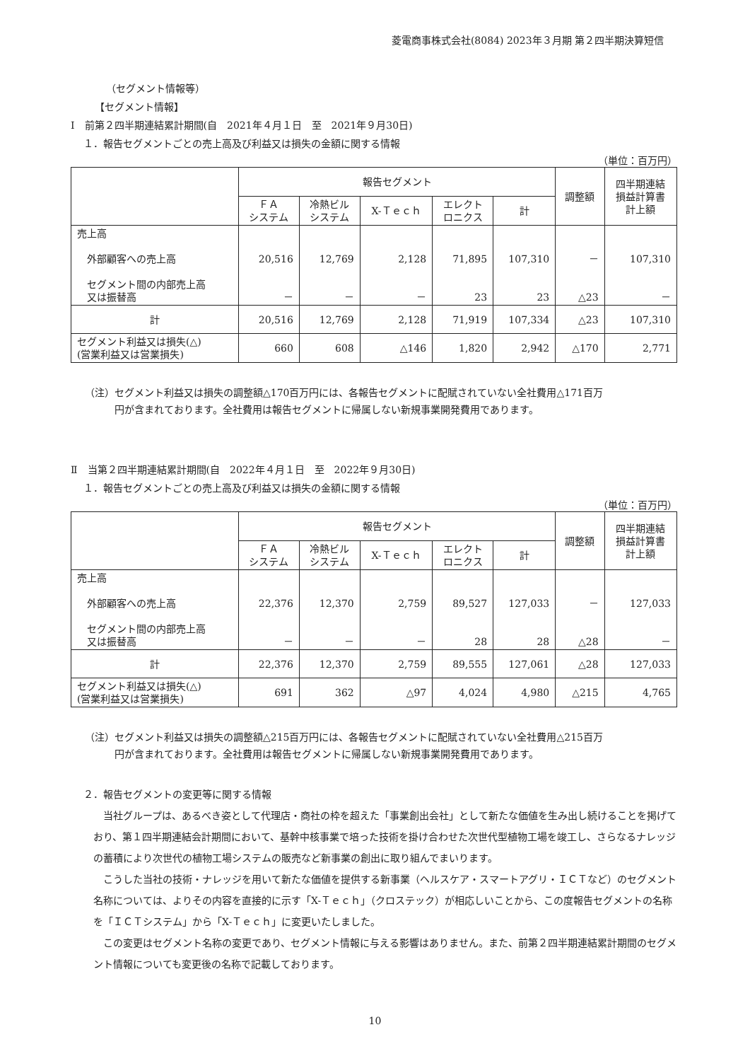菱電商事株式会社(8084) 2023年３月期 第２四半期決算短信
（セグメント情報等）
【セグメント情報】
Ⅰ　前第２四半期連結累計期間(自　2021年４月１日　至　2021年９月30日)
１．報告セグメントごとの売上高及び利益又は損失の金額に関する情報
（単位：百万円）
| | 報告セグメント | | | | | 調整額 | 四半期連結 損益計算書 計上額 |
| --- | --- | --- | --- | --- | --- | --- | --- |
| | ＦＡ システム | 冷熱ビル システム | X-Ｔｅｃｈ | エレクト ロニクス | 計 | | |
| 売上高 外部顧客への売上高 セグメント間の内部売上高 又は振替高 | 20,516 － | 12,769 － | 2,128 － | 71,895 23 | 107,310 23 | － △23 | 107,310 － |
| 計 | 20,516 | 12,769 | 2,128 | 71,919 | 107,334 | △23 | 107,310 |
| セグメント利益又は損失(△) (営業利益又は営業損失) | 660 | 608 | △146 | 1,820 | 2,942 | △170 | 2,771 |
（注）セグメント利益又は損失の調整額△170百万円には、各報告セグメントに配賦されていない全社費用△171百万
　　　円が含まれております。全社費用は報告セグメントに帰属しない新規事業開発費用であります。
Ⅱ　当第２四半期連結累計期間(自　2022年４月１日　至　2022年９月30日)
１．報告セグメントごとの売上高及び利益又は損失の金額に関する情報
（単位：百万円）
| | 報告セグメント | | | | | 調整額 | 四半期連結 損益計算書 計上額 |
| --- | --- | --- | --- | --- | --- | --- | --- |
| | ＦＡ システム | 冷熱ビル システム | X-Ｔｅｃｈ | エレクト ロニクス | 計 | | |
| 売上高 外部顧客への売上高 セグメント間の内部売上高 又は振替高 | 22,376 － | 12,370 － | 2,759 － | 89,527 28 | 127,033 28 | － △28 | 127,033 － |
| 計 | 22,376 | 12,370 | 2,759 | 89,555 | 127,061 | △28 | 127,033 |
| セグメント利益又は損失(△) (営業利益又は営業損失) | 691 | 362 | △97 | 4,024 | 4,980 | △215 | 4,765 |
（注）セグメント利益又は損失の調整額△215百万円には、各報告セグメントに配賦されていない全社費用△215百万
　　　円が含まれております。全社費用は報告セグメントに帰属しない新規事業開発費用であります。
２．報告セグメントの変更等に関する情報
　当社グループは、あるべき姿として代理店・商社の枠を超えた「事業創出会社」として新たな価値を生み出し続けることを掲げており、第１四半期連結会計期間において、基幹中核事業で培った技術を掛け合わせた次世代型植物工場を竣工し、さらなるナレッジの蓄積により次世代の植物工場システムの販売など新事業の創出に取り組んでまいります。
　こうした当社の技術・ナレッジを用いて新たな価値を提供する新事業（ヘルスケア・スマートアグリ・ＩＣＴなど）のセグメント名称については、よりその内容を直接的に示す「X-Ｔｅｃｈ」（クロステック）が相応しいことから、この度報告セグメントの名称を「ＩＣＴシステム」から「X-Ｔｅｃｈ」に変更いたしました。
　この変更はセグメント名称の変更であり、セグメント情報に与える影響はありません。また、前第２四半期連結累計期間のセグメント情報についても変更後の名称で記載しております。
10